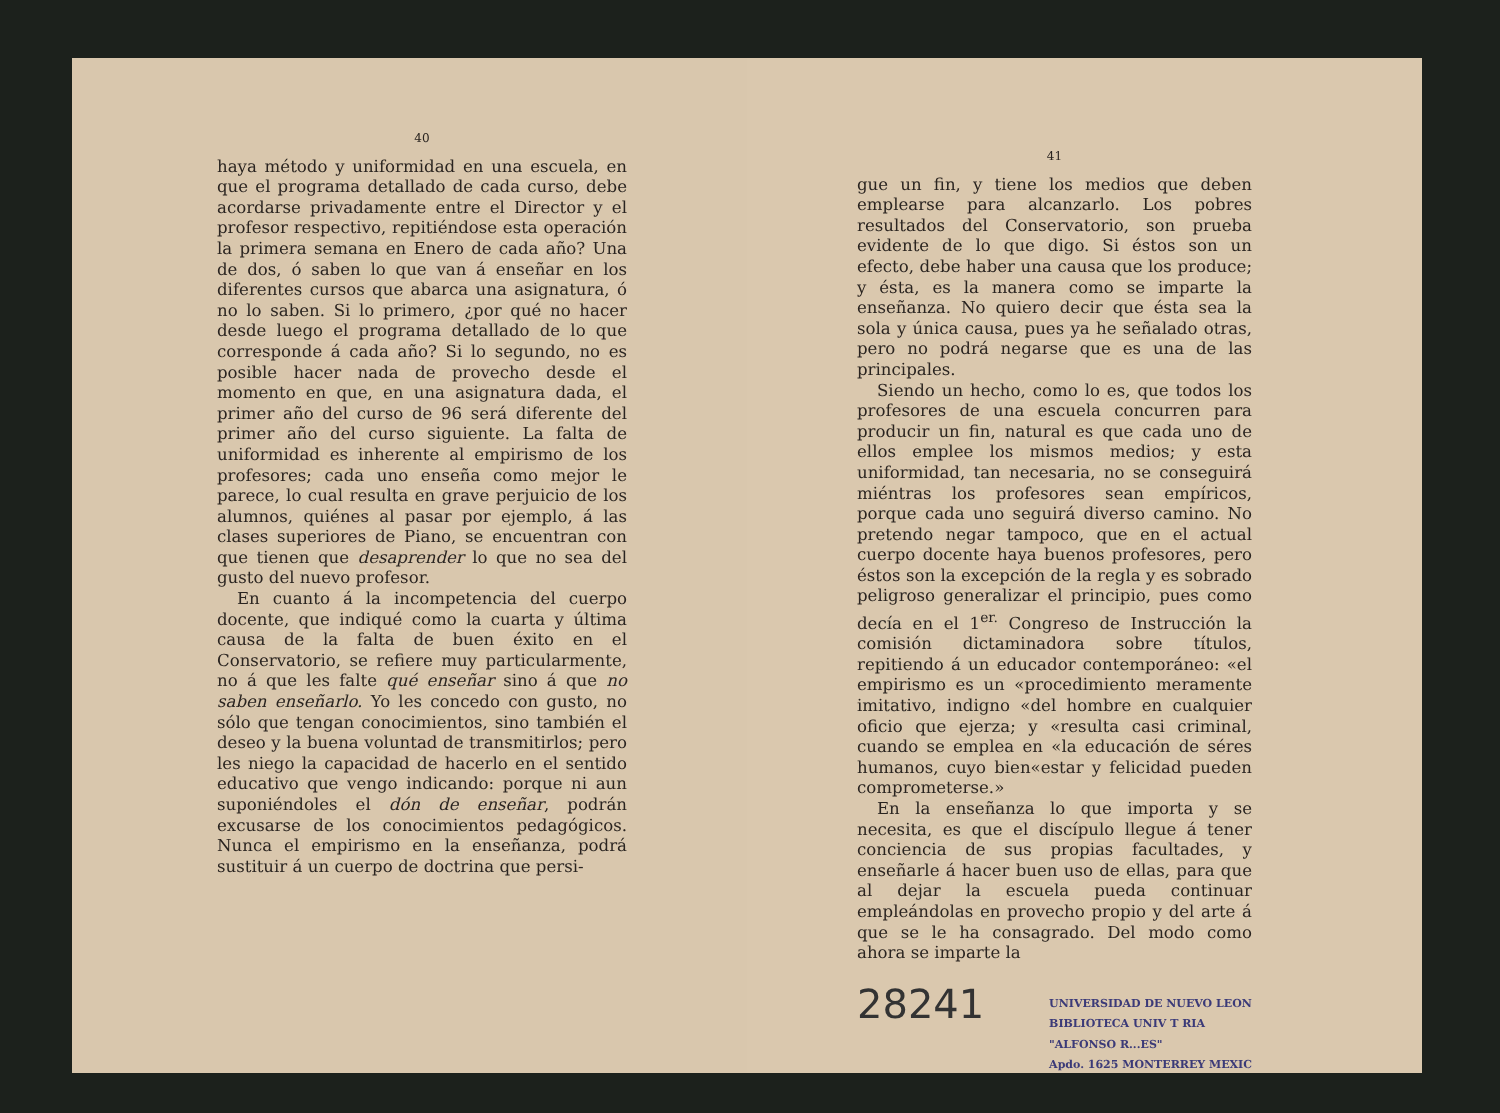40
haya método y uniformidad en una escuela, en que el programa detallado de cada curso, debe acordarse privadamente entre el Director y el profesor respectivo, repitiéndose esta operación la primera semana en Enero de cada año? Una de dos, ó saben lo que van á enseñar en los diferentes cursos que abarca una asignatura, ó no lo saben. Si lo primero, ¿por qué no hacer desde luego el programa detallado de lo que corresponde á cada año? Si lo segundo, no es posible hacer nada de provecho desde el momento en que, en una asignatura dada, el primer año del curso de 96 será diferente del primer año del curso siguiente. La falta de uniformidad es inherente al empirismo de los profesores; cada uno enseña como mejor le parece, lo cual resulta en grave perjuicio de los alumnos, quiénes al pasar por ejemplo, á las clases superiores de Piano, se encuentran con que tienen que desaprender lo que no sea del gusto del nuevo profesor.
En cuanto á la incompetencia del cuerpo docente, que indiqué como la cuarta y última causa de la falta de buen éxito en el Conservatorio, se refiere muy particularmente, no á que les falte qué enseñar sino á que no saben enseñarlo. Yo les concedo con gusto, no sólo que tengan conocimientos, sino también el deseo y la buena voluntad de transmitirlos; pero les niego la capacidad de hacerlo en el sentido educativo que vengo indicando: porque ni aun suponiéndoles el dón de enseñar, podrán excusarse de los conocimientos pedagógicos. Nunca el empirismo en la enseñanza, podrá sustituir á un cuerpo de doctrina que persi-
41
gue un fin, y tiene los medios que deben emplearse para alcanzarlo. Los pobres resultados del Conservatorio, son prueba evidente de lo que digo. Si éstos son un efecto, debe haber una causa que los produce; y ésta, es la manera como se imparte la enseñanza. No quiero decir que ésta sea la sola y única causa, pues ya he señalado otras, pero no podrá negarse que es una de las principales.
Siendo un hecho, como lo es, que todos los profesores de una escuela concurren para producir un fin, natural es que cada uno de ellos emplee los mismos medios; y esta uniformidad, tan necesaria, no se conseguirá miéntras los profesores sean empíricos, porque cada uno seguirá diverso camino. No pretendo negar tampoco, que en el actual cuerpo docente haya buenos profesores, pero éstos son la excepción de la regla y es sobrado peligroso generalizar el principio, pues como decía en el 1<sup>er.</sup> Congreso de Instrucción la comisión dictaminadora sobre títulos, repitiendo á un educador contemporáneo: «el empirismo es un «procedimiento meramente imitativo, indigno «del hombre en cualquier oficio que ejerza; y «resulta casi criminal, cuando se emplea en «la educación de séres humanos, cuyo bien«estar y felicidad pueden comprometerse.»
En la enseñanza lo que importa y se necesita, es que el discípulo llegue á tener conciencia de sus propias facultades, y enseñarle á hacer buen uso de ellas, para que al dejar la escuela pueda continuar empleándolas en provecho propio y del arte á que se le ha consagrado. Del modo como ahora se imparte la
28241 UNIVERSIDAD DE NUEVO LEON
BIBLIOTECA UNIV T RIA
"ALFONSO R...ES"
Apdo. 1625 MONTERREY MEXIC